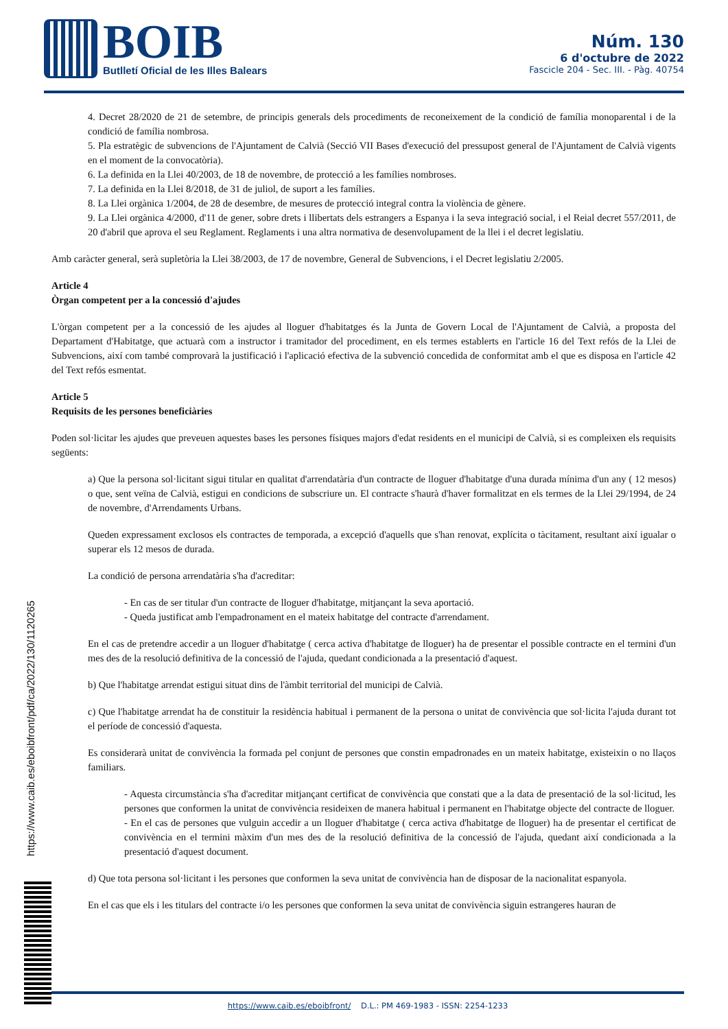BOIB
Butlletí Oficial de les Illes Balears
Núm. 130
6 d'octubre de 2022
Fascicle 204 - Sec. III. - Pàg. 40754
4. Decret 28/2020 de 21 de setembre, de principis generals dels procediments de reconeixement de la condició de família monoparental i de la condició de família nombrosa.
5. Pla estratègic de subvencions de l'Ajuntament de Calvià (Secció VII Bases d'execució del pressupost general de l'Ajuntament de Calvià vigents en el moment de la convocatòria).
6. La definida en la Llei 40/2003, de 18 de novembre, de protecció a les famílies nombroses.
7. La definida en la Llei 8/2018, de 31 de juliol, de suport a les famílies.
8. La Llei orgànica 1/2004, de 28 de desembre, de mesures de protecció integral contra la violència de gènere.
9. La Llei orgànica 4/2000, d'11 de gener, sobre drets i llibertats dels estrangers a Espanya i la seva integració social, i el Reial decret 557/2011, de 20 d'abril que aprova el seu Reglament. Reglaments i una altra normativa de desenvolupament de la llei i el decret legislatiu.
Amb caràcter general, serà supletòria la Llei 38/2003, de 17 de novembre, General de Subvencions, i el Decret legislatiu 2/2005.
Article 4
Òrgan competent per a la concessió d'ajudes
L'òrgan competent per a la concessió de les ajudes al lloguer d'habitatges és la Junta de Govern Local de l'Ajuntament de Calvià, a proposta del Departament d'Habitatge, que actuarà com a instructor i tramitador del procediment, en els termes establerts en l'article 16 del Text refós de la Llei de Subvencions, així com també comprovarà la justificació i l'aplicació efectiva de la subvenció concedida de conformitat amb el que es disposa en l'article 42 del Text refós esmentat.
Article 5
Requisits de les persones beneficiàries
Poden sol·licitar les ajudes que preveuen aquestes bases les persones físiques majors d'edat residents en el municipi de Calvià, si es compleixen els requisits següents:
a) Que la persona sol·licitant sigui titular en qualitat d'arrendatària d'un contracte de lloguer d'habitatge d'una durada mínima d'un any ( 12 mesos) o que, sent veïna de Calvià, estigui en condicions de subscriure un. El contracte s'haurà d'haver formalitzat en els termes de la Llei 29/1994, de 24 de novembre, d'Arrendaments Urbans.
Queden expressament exclosos els contractes de temporada, a excepció d'aquells que s'han renovat, explícita o tàcitament, resultant així igualar o superar els 12 mesos de durada.
La condició de persona arrendatària s'ha d'acreditar:
- En cas de ser titular d'un contracte de lloguer d'habitatge, mitjançant la seva aportació.
- Queda justificat amb l'empadronament en el mateix habitatge del contracte d'arrendament.
En el cas de pretendre accedir a un lloguer d'habitatge ( cerca activa d'habitatge de lloguer) ha de presentar el possible contracte en el termini d'un mes des de la resolució definitiva de la concessió de l'ajuda, quedant condicionada a la presentació d'aquest.
b) Que l'habitatge arrendat estigui situat dins de l'àmbit territorial del municipi de Calvià.
c) Que l'habitatge arrendat ha de constituir la residència habitual i permanent de la persona o unitat de convivència que sol·licita l'ajuda durant tot el període de concessió d'aquesta.
Es considerarà unitat de convivència la formada pel conjunt de persones que constin empadronades en un mateix habitatge, existeixin o no llaços familiars.
- Aquesta circumstància s'ha d'acreditar mitjançant certificat de convivència que constati que a la data de presentació de la sol·licitud, les persones que conformen la unitat de convivència resideixen de manera habitual i permanent en l'habitatge objecte del contracte de lloguer.
- En el cas de persones que vulguin accedir a un lloguer d'habitatge ( cerca activa d'habitatge de lloguer) ha de presentar el certificat de convivència en el termini màxim d'un mes des de la resolució definitiva de la concessió de l'ajuda, quedant així condicionada a la presentació d'aquest document.
d) Que tota persona sol·licitant i les persones que conformen la seva unitat de convivència han de disposar de la nacionalitat espanyola.
En el cas que els i les titulars del contracte i/o les persones que conformen la seva unitat de convivència siguin estrangeres hauran de
https://www.caib.es/eboibfront/pdf/ca/2022/130/1120265
https://www.caib.es/eboibfront/ D.L.: PM 469-1983 - ISSN: 2254-1233